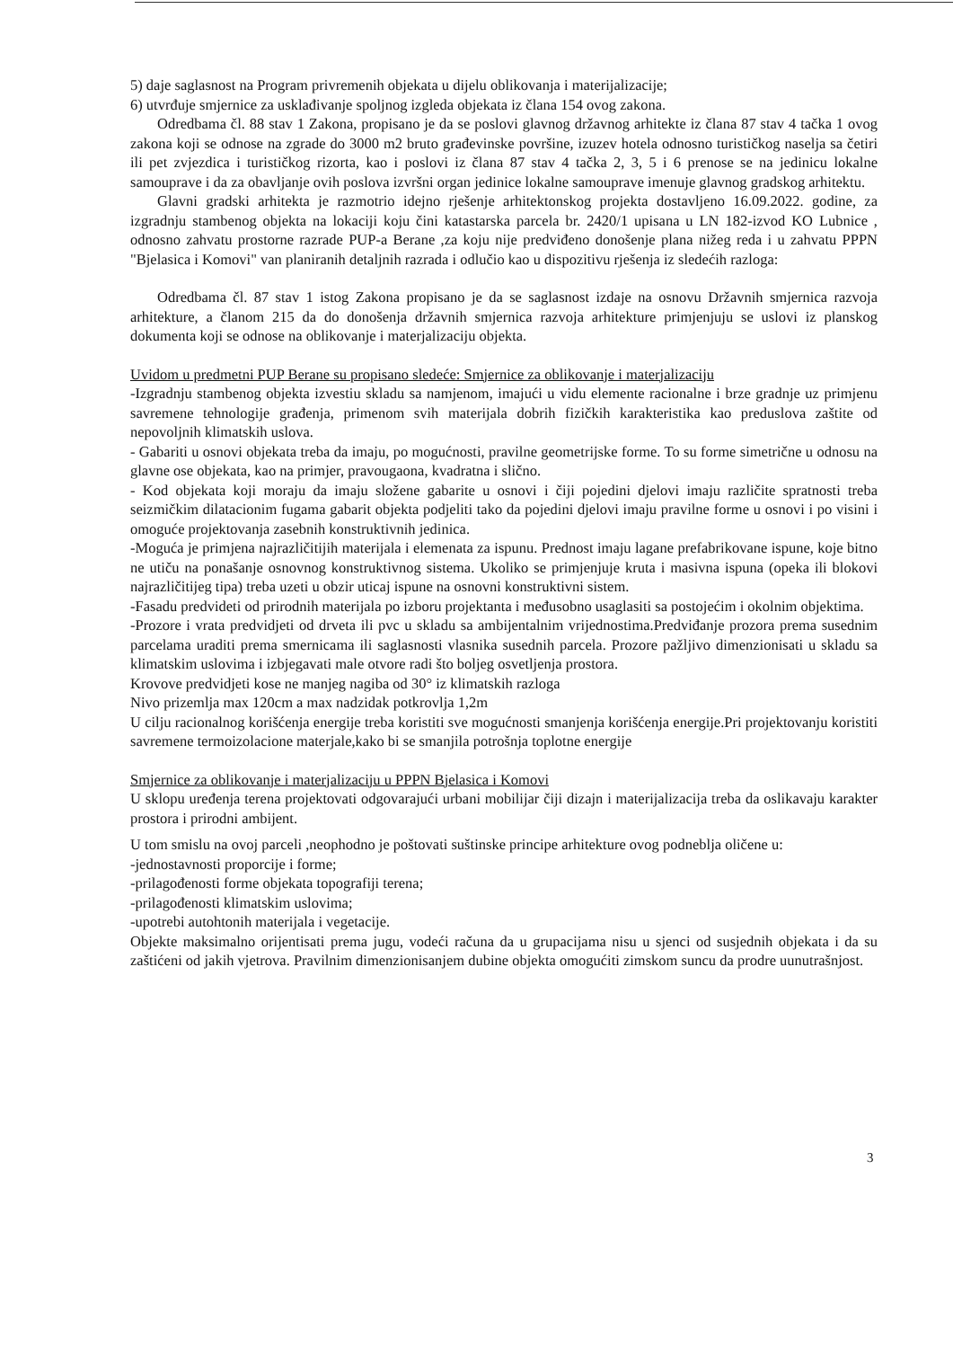5) daje saglasnost na Program privremenih objekata u dijelu oblikovanja i materijalizacije;
6) utvrđuje smjernice za usklađivanje spoljnog izgleda objekata iz člana 154 ovog zakona.
Odredbama čl. 88 stav 1 Zakona, propisano je da se poslovi glavnog državnog arhitekte iz člana 87 stav 4 tačka 1 ovog zakona koji se odnose na zgrade do 3000 m2 bruto građevinske površine, izuzev hotela odnosno turističkog naselja sa četiri ili pet zvjezdica i turističkog rizorta, kao i poslovi iz člana 87 stav 4 tačka 2, 3, 5 i 6 prenose se na jedinicu lokalne samouprave i da za obavljanje ovih poslova izvršni organ jedinice lokalne samouprave imenuje glavnog gradskog arhitektu.
Glavni gradski arhitekta je razmotrio idejno rješenje arhitektonskog projekta dostavljeno 16.09.2022. godine, za izgradnju stambenog objekta na lokaciji koju čini katastarska parcela br. 2420/1 upisana u LN 182-izvod KO Lubnice , odnosno zahvatu prostorne razrade PUP-a Berane ,za koju nije predviđeno donošenje plana nižeg reda i u zahvatu PPPN "Bjelasica i Komovi" van planiranih detaljnih razrada i odlučio kao u dispozitivu rješenja iz sledećih razloga:
Odredbama čl. 87 stav 1 istog Zakona propisano je da se saglasnost izdaje na osnovu Državnih smjernica razvoja arhitekture, a članom 215 da do donošenja državnih smjernica razvoja arhitekture primjenjuju se uslovi iz planskog dokumenta koji se odnose na oblikovanje i materjalizaciju objekta.
Uvidom u predmetni PUP Berane su propisano sledeće: Smjernice za oblikovanje i materjalizaciju
-Izgradnju stambenog objekta izvestiu skladu sa namjenom, imajući u vidu elemente racionalne i brze gradnje uz primjenu savremene tehnologije građenja, primenom svih materijala dobrih fizičkih karakteristika kao preduslova zaštite od nepovoljnih klimatskih uslova.
- Gabariti u osnovi objekata treba da imaju, po mogućnosti, pravilne geometrijske forme. To su forme simetrične u odnosu na glavne ose objekata, kao na primjer, pravougaona, kvadratna i slično.
- Kod objekata koji moraju da imaju složene gabarite u osnovi i čiji pojedini djelovi imaju različite spratnosti treba seizmičkim dilatacionim fugama gabarit objekta podjeliti tako da pojedini djelovi imaju pravilne forme u osnovi i po visini i omoguće projektovanja zasebnih konstruktivnih jedinica.
-Moguća je primjena najrazličitijih materijala i elemenata za ispunu. Prednost imaju lagane prefabrikovane ispune, koje bitno ne utiču na ponašanje osnovnog konstruktivnog sistema. Ukoliko se primjenjuje kruta i masivna ispuna (opeka ili blokovi najrazličitijeg tipa) treba uzeti u obzir uticaj ispune na osnovni konstruktivni sistem.
-Fasadu predvideti od prirodnih materijala po izboru projektanta i međusobno usaglasiti sa postojećim i okolnim objektima.
-Prozore i vrata predvidjeti od drveta ili pvc u skladu sa ambijentalnim vrijednostima.Predviđanje prozora prema susednim parcelama uraditi prema smernicama ili saglasnosti vlasnika susednih parcela. Prozore pažljivo dimenzionisati u skladu sa klimatskim uslovima i izbjegavati male otvore radi što boljeg osvetljenja prostora.
Krovove predvidjeti kose ne manjeg nagiba od 30° iz klimatskih razloga
Nivo prizemlja max 120cm a max nadzidak potkrovlja 1,2m
U cilju racionalnog korišćenja energije treba koristiti sve mogućnosti smanjenja korišćenja energije.Pri projektovanju koristiti savremene termoizolacione materjale,kako bi se smanjila potrošnja toplotne energije
Smjernice za oblikovanje i materjalizaciju u PPPN Bjelasica i Komovi
U sklopu uređenja terena projektovati odgovarajući urbani mobilijar čiji dizajn i materijalizacija treba da oslikavaju karakter prostora i prirodni ambijent.
U tom smislu na ovoj parceli ,neophodno je poštovati suštinske principe arhitekture ovog podneblja oličene u:
-jednostavnosti proporcije i forme;
-prilagođenosti forme objekata topografiji terena;
-prilagođenosti klimatskim uslovima;
-upotrebi autohtonih materijala i vegetacije.
Objekte maksimalno orijentisati prema jugu, vodeći računa da u grupacijama nisu u sjenci od susjednih objekata i da su zaštićeni od jakih vjetrova. Pravilnim dimenzionisanjem dubine objekta omogućiti zimskom suncu da prodre uunutrašnjost.
3